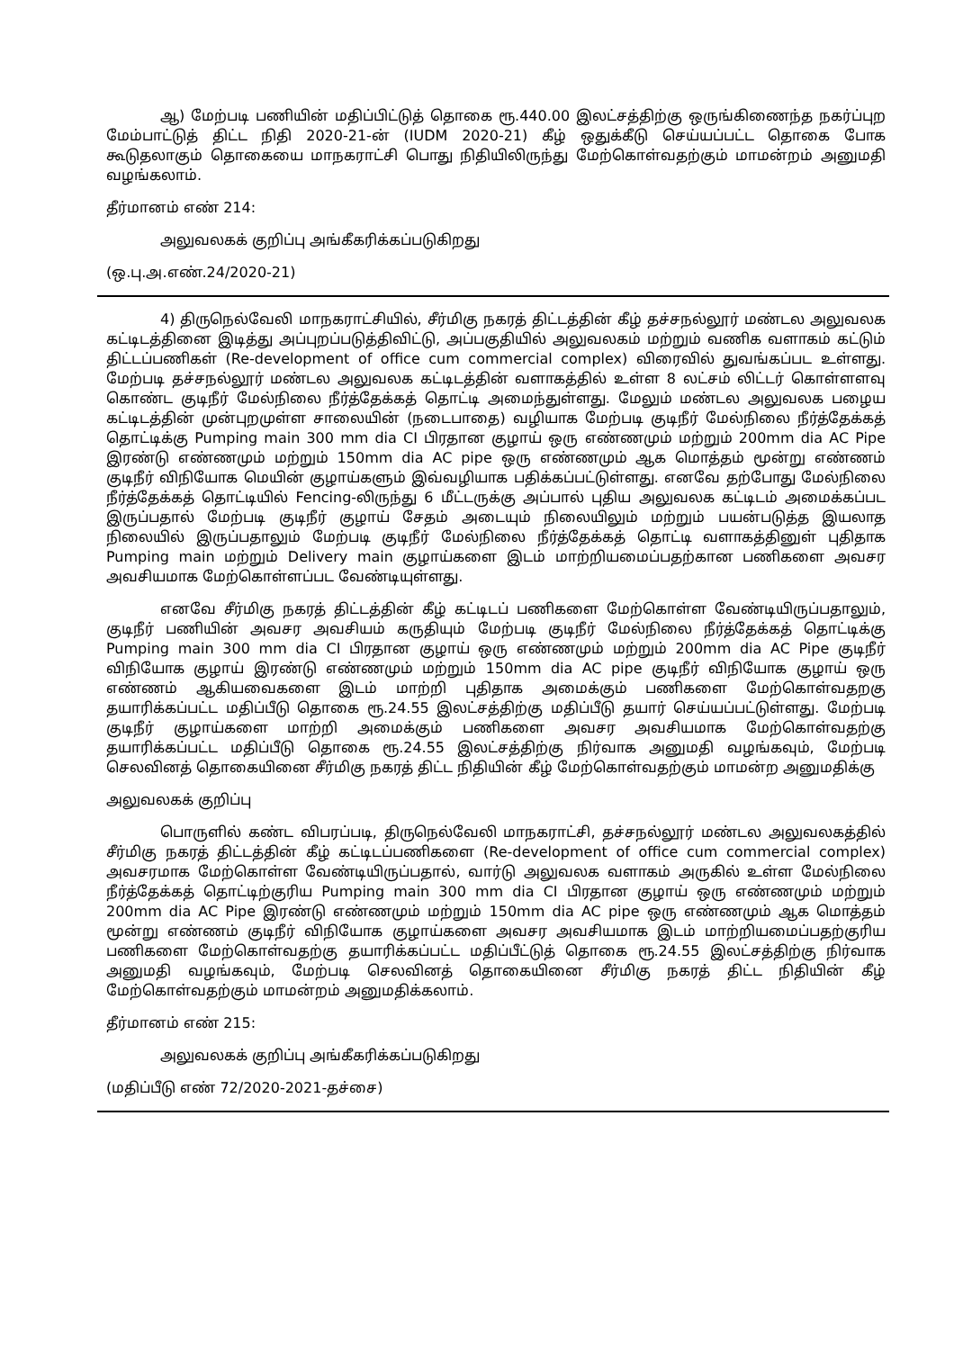ஆ) மேற்படி பணியின் மதிப்பிட்டுத் தொகை ரூ.440.00 இலட்சத்திற்கு ஒருங்கிணைந்த நகர்ப்புற மேம்பாட்டுத் திட்ட நிதி 2020-21-ன் (IUDM 2020-21) கீழ் ஒதுக்கீடு செய்யப்பட்ட தொகை போக கூடுதலாகும் தொகையை மாநகராட்சி பொது நிதியிலிருந்து மேற்கொள்வதற்கும் மாமன்றம் அனுமதி வழங்கலாம்.
தீர்மானம் எண் 214:
அலுவலகக் குறிப்பு அங்கீகரிக்கப்படுகிறது
(ஒ.பு.அ.எண்.24/2020-21)
4) திருநெல்வேலி மாநகராட்சியில், சீர்மிகு நகரத் திட்டத்தின் கீழ் தச்சநல்லூர் மண்டல அலுவலக கட்டிடத்தினை இடித்து அப்புறப்படுத்திவிட்டு, அப்பகுதியில் அலுவலகம் மற்றும் வணிக வளாகம் கட்டும் திட்டப்பணிகள் (Re-development of office cum commercial complex) விரைவில் துவங்கப்பட உள்ளது. மேற்படி தச்சநல்லூர் மண்டல அலுவலக கட்டிடத்தின் வளாகத்தில் உள்ள 8 லட்சம் லிட்டர் கொள்ளளவு கொண்ட குடிநீர் மேல்நிலை நீர்த்தேக்கத் தொட்டி அமைந்துள்ளது. மேலும் மண்டல அலுவலக பழைய கட்டிடத்தின் முன்புறமுள்ள சாலையின் (நடைபாதை) வழியாக மேற்படி குடிநீர் மேல்நிலை நீர்த்தேக்கத் தொட்டிக்கு Pumping main 300 mm dia CI பிரதான குழாய் ஒரு எண்ணமும் மற்றும் 200mm dia AC Pipe இரண்டு எண்ணமும் மற்றும் 150mm dia AC pipe ஒரு எண்ணமும் ஆக மொத்தம் மூன்று எண்ணம் குடிநீர் விநியோக மெயின் குழாய்களும் இவ்வழியாக பதிக்கப்பட்டுள்ளது. எனவே தற்போது மேல்நிலை நீர்த்தேக்கத் தொட்டியில் Fencing-லிருந்து 6 மீட்டருக்கு அப்பால் புதிய அலுவலக கட்டிடம் அமைக்கப்பட இருப்பதால் மேற்படி குடிநீர் குழாய் சேதம் அடையும் நிலையிலும் மற்றும் பயன்படுத்த இயலாத நிலையில் இருப்பதாலும் மேற்படி குடிநீர் மேல்நிலை நீர்த்தேக்கத் தொட்டி வளாகத்தினுள் புதிதாக Pumping main மற்றும் Delivery main குழாய்களை இடம் மாற்றியமைப்பதற்கான பணிகளை அவசர அவசியமாக மேற்கொள்ளப்பட வேண்டியுள்ளது.
எனவே சீர்மிகு நகரத் திட்டத்தின் கீழ் கட்டிடப் பணிகளை மேற்கொள்ள வேண்டியிருப்பதாலும், குடிநீர் பணியின் அவசர அவசியம் கருதியும் மேற்படி குடிநீர் மேல்நிலை நீர்த்தேக்கத் தொட்டிக்கு Pumping main 300 mm dia CI பிரதான குழாய் ஒரு எண்ணமும் மற்றும் 200mm dia AC Pipe குடிநீர் விநியோக குழாய் இரண்டு எண்ணமும் மற்றும் 150mm dia AC pipe குடிநீர் விநியோக குழாய் ஒரு எண்ணம் ஆகியவைகளை இடம் மாற்றி புதிதாக அமைக்கும் பணிகளை மேற்கொள்வதறகு தயாரிக்கப்பட்ட மதிப்பீடு தொகை ரூ.24.55 இலட்சத்திற்கு மதிப்பீடு தயார் செய்யப்பட்டுள்ளது. மேற்படி குடிநீர் குழாய்களை மாற்றி அமைக்கும் பணிகளை அவசர அவசியமாக மேற்கொள்வதற்கு தயாரிக்கப்பட்ட மதிப்பீடு தொகை ரூ.24.55 இலட்சத்திற்கு நிர்வாக அனுமதி வழங்கவும், மேற்படி செலவினத் தொகையினை சீர்மிகு நகரத் திட்ட நிதியின் கீழ் மேற்கொள்வதற்கும் மாமன்ற அனுமதிக்கு
அலுவலகக் குறிப்பு
பொருளில் கண்ட விபரப்படி, திருநெல்வேலி மாநகராட்சி, தச்சநல்லூர் மண்டல அலுவலகத்தில் சீர்மிகு நகரத் திட்டத்தின் கீழ் கட்டிடப்பணிகளை (Re-development of office cum commercial complex) அவசரமாக மேற்கொள்ள வேண்டியிருப்பதால், வார்டு அலுவலக வளாகம் அருகில் உள்ள மேல்நிலை நீர்த்தேக்கத் தொட்டிற்குரிய Pumping main 300 mm dia CI பிரதான குழாய் ஒரு எண்ணமும் மற்றும் 200mm dia AC Pipe இரண்டு எண்ணமும் மற்றும் 150mm dia AC pipe ஒரு எண்ணமும் ஆக மொத்தம் மூன்று எண்ணம் குடிநீர் விநியோக குழாய்களை அவசர அவசியமாக இடம் மாற்றியமைப்பதற்குரிய பணிகளை மேற்கொள்வதற்கு தயாரிக்கப்பட்ட மதிப்பீட்டுத் தொகை ரூ.24.55 இலட்சத்திற்கு நிர்வாக அனுமதி வழங்கவும், மேற்படி செலவினத் தொகையினை சீர்மிகு நகரத் திட்ட நிதியின் கீழ் மேற்கொள்வதற்கும் மாமன்றம் அனுமதிக்கலாம்.
தீர்மானம் எண் 215:
அலுவலகக் குறிப்பு அங்கீகரிக்கப்படுகிறது
(மதிப்பீடு எண் 72/2020-2021-தச்சை)